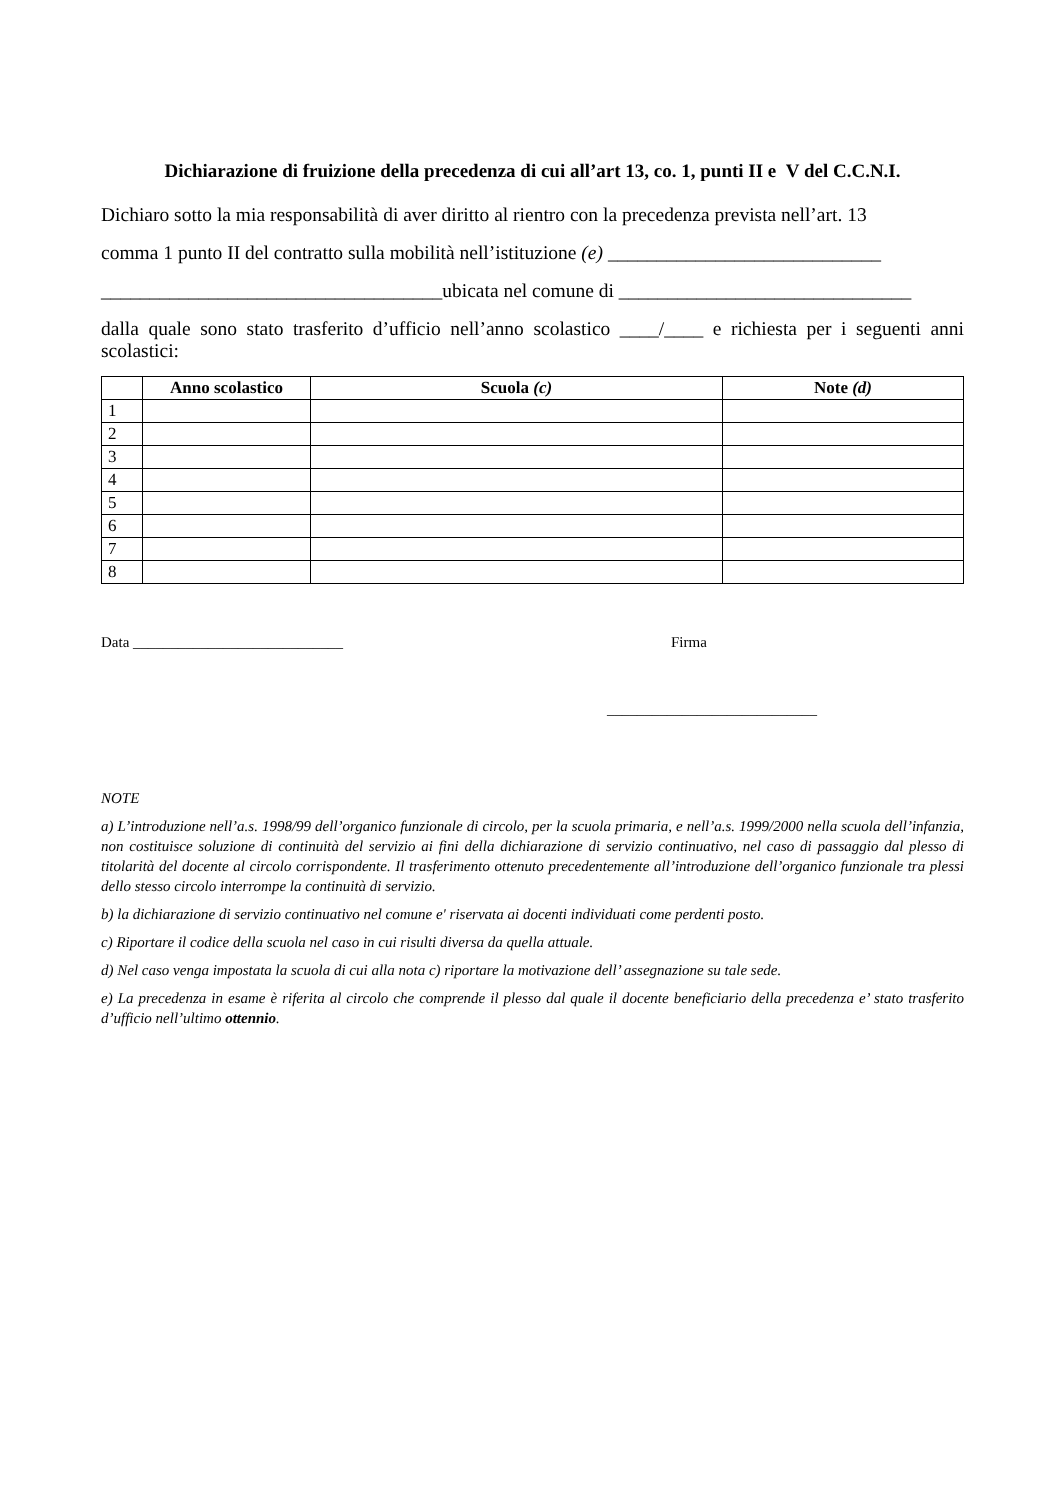Dichiarazione di fruizione della precedenza di cui all’art 13, co. 1, punti II e V del C.C.N.I.
Dichiaro sotto la mia responsabilità di aver diritto al rientro con la precedenza prevista nell’art. 13
comma 1 punto II del contratto sulla mobilità nell’istituzione (e) ____________________________
___________________________________ubicata nel comune di ______________________________
dalla quale sono stato trasferito d’ufficio nell’anno scolastico ____/____ e richiesta per i seguenti anni scolastici:
| | Anno scolastico | Scuola (c) | Note (d) |
| --- | --- | --- | --- |
| 1 | | | |
| 2 | | | |
| 3 | | | |
| 4 | | | |
| 5 | | | |
| 6 | | | |
| 7 | | | |
| 8 | | | |
Data ____________________________ Firma
____________________________
NOTE
a) L’introduzione nell’a.s. 1998/99 dell’organico funzionale di circolo, per la scuola primaria, e nell’a.s. 1999/2000 nella scuola dell’infanzia, non costituisce soluzione di continuità del servizio ai fini della dichiarazione di servizio continuativo, nel caso di passaggio dal plesso di titolarità del docente al circolo corrispondente. Il trasferimento ottenuto precedentemente all’introduzione dell’organico funzionale tra plessi dello stesso circolo interrompe la continuità di servizio.
b) la dichiarazione di servizio continuativo nel comune e' riservata ai docenti individuati come perdenti posto.
c) Riportare il codice della scuola nel caso in cui risulti diversa da quella attuale.
d) Nel caso venga impostata la scuola di cui alla nota c) riportare la motivazione dell’ assegnazione su tale sede.
e) La precedenza in esame è riferita al circolo che comprende il plesso dal quale il docente beneficiario della precedenza e’ stato trasferito d’ufficio nell’ultimo ottennio.